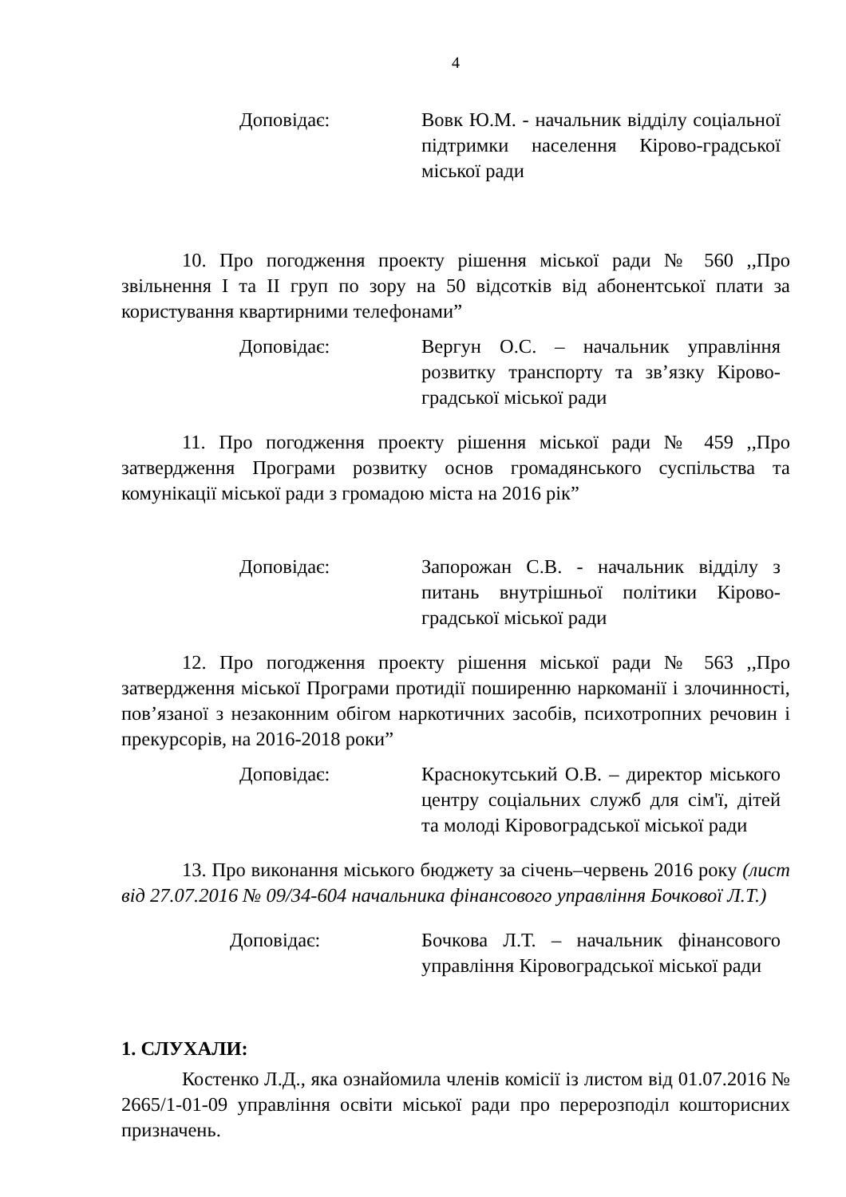4
Доповідає: Вовк Ю.М. - начальник відділу соціальної підтримки населення Кірово-градської міської ради
10. Про погодження проекту рішення міської ради № 560 ,,Про звільнення І та ІІ груп по зору на 50 відсотків від абонентської плати за користування квартирними телефонами”
Доповідає: Вергун О.С. – начальник управління розвитку транспорту та зв’язку Кірово-градської міської ради
11. Про погодження проекту рішення міської ради № 459 ,,Про затвердження Програми розвитку основ громадянського суспільства та комунікації міської ради з громадою міста на 2016 рік”
Доповідає: Запорожан С.В. - начальник відділу з питань внутрішньої політики Кірово-градської міської ради
12. Про погодження проекту рішення міської ради № 563 ,,Про затвердження міської Програми протидії поширенню наркоманії і злочинності, пов’язаної з незаконним обігом наркотичних засобів, психотропних речовин і прекурсорів, на 2016-2018 роки”
Доповідає: Краснокутський О.В. – директор міського центру соціальних служб для сім'ї, дітей та молоді Кіровоградської міської ради
13. Про виконання міського бюджету за січень–червень 2016 року (лист від 27.07.2016 № 09/34-604 начальника фінансового управління Бочкової Л.Т.)
Доповідає: Бочкова Л.Т. – начальник фінансового управління Кіровоградської міської ради
1. СЛУХАЛИ:
Костенко Л.Д., яка ознайомила членів комісії із листом від 01.07.2016 № 2665/1-01-09 управління освіти міської ради про перерозподіл кошторисних призначень.